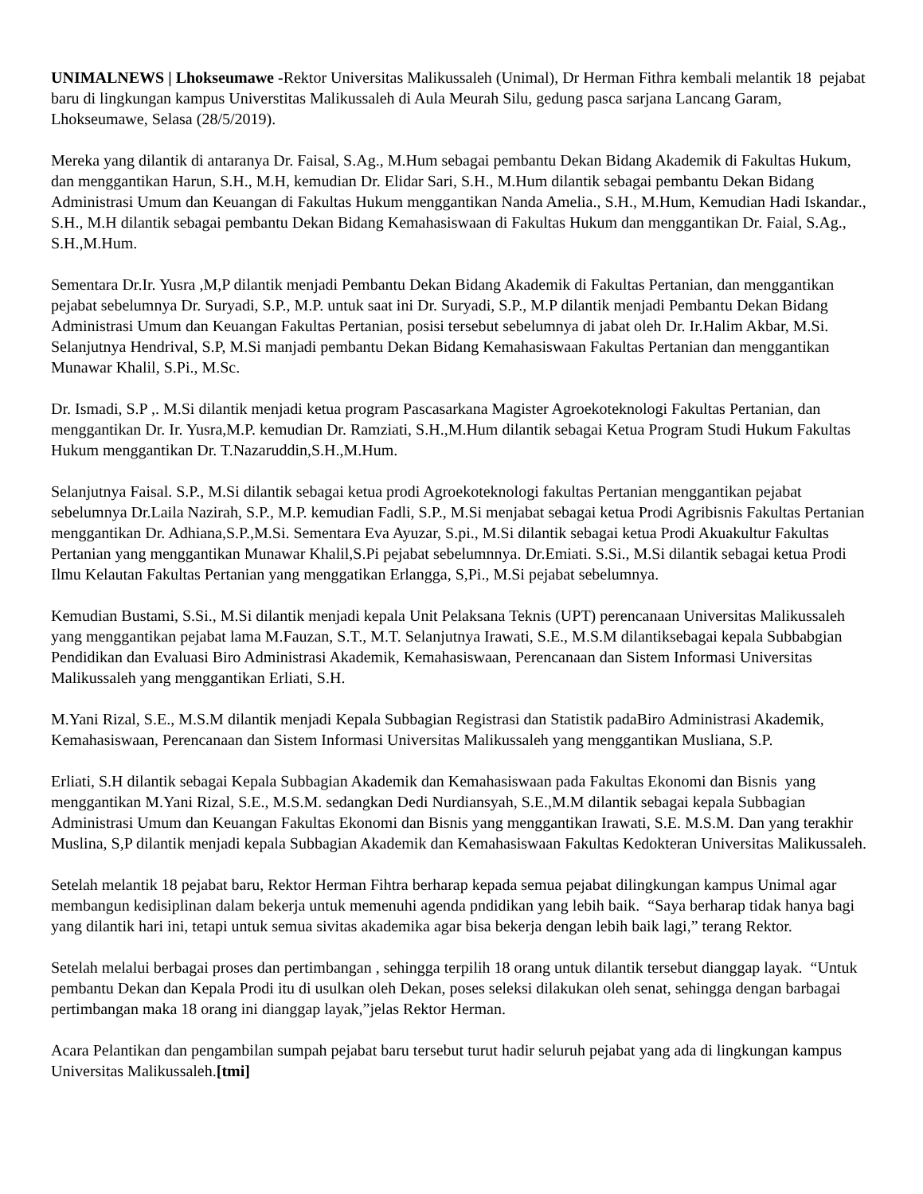UNIMALNEWS | Lhokseumawe -Rektor Universitas Malikussaleh (Unimal), Dr Herman Fithra kembali melantik 18 pejabat baru di lingkungan kampus Universtitas Malikussaleh di Aula Meurah Silu, gedung pasca sarjana Lancang Garam, Lhokseumawe, Selasa (28/5/2019).
Mereka yang dilantik di antaranya Dr. Faisal, S.Ag., M.Hum sebagai pembantu Dekan Bidang Akademik di Fakultas Hukum, dan menggantikan Harun, S.H., M.H, kemudian Dr. Elidar Sari, S.H., M.Hum dilantik sebagai pembantu Dekan Bidang Administrasi Umum dan Keuangan di Fakultas Hukum menggantikan Nanda Amelia., S.H., M.Hum, Kemudian Hadi Iskandar., S.H., M.H dilantik sebagai pembantu Dekan Bidang Kemahasiswaan di Fakultas Hukum dan menggantikan Dr. Faial, S.Ag., S.H.,M.Hum.
Sementara Dr.Ir. Yusra ,M,P dilantik menjadi Pembantu Dekan Bidang Akademik di Fakultas Pertanian, dan menggantikan pejabat sebelumnya Dr. Suryadi, S.P., M.P. untuk saat ini Dr. Suryadi, S.P., M.P dilantik menjadi Pembantu Dekan Bidang Administrasi Umum dan Keuangan Fakultas Pertanian, posisi tersebut sebelumnya di jabat oleh Dr. Ir.Halim Akbar, M.Si. Selanjutnya Hendrival, S.P, M.Si manjadi pembantu Dekan Bidang Kemahasiswaan Fakultas Pertanian dan menggantikan Munawar Khalil, S.Pi., M.Sc.
Dr. Ismadi, S.P ,. M.Si dilantik menjadi ketua program Pascasarkana Magister Agroekoteknologi Fakultas Pertanian, dan menggantikan Dr. Ir. Yusra,M.P. kemudian Dr. Ramziati, S.H.,M.Hum dilantik sebagai Ketua Program Studi Hukum Fakultas Hukum menggantikan Dr. T.Nazaruddin,S.H.,M.Hum.
Selanjutnya Faisal. S.P., M.Si dilantik sebagai ketua prodi Agroekoteknologi fakultas Pertanian menggantikan pejabat sebelumnya Dr.Laila Nazirah, S.P., M.P. kemudian Fadli, S.P., M.Si menjabat sebagai ketua Prodi Agribisnis Fakultas Pertanian menggantikan Dr. Adhiana,S.P.,M.Si. Sementara Eva Ayuzar, S.pi., M.Si dilantik sebagai ketua Prodi Akuakultur Fakultas Pertanian yang menggantikan Munawar Khalil,S.Pi pejabat sebelumnnya. Dr.Emiati. S.Si., M.Si dilantik sebagai ketua Prodi Ilmu Kelautan Fakultas Pertanian yang menggatikan Erlangga, S,Pi., M.Si pejabat sebelumnya.
Kemudian Bustami, S.Si., M.Si dilantik menjadi kepala Unit Pelaksana Teknis (UPT) perencanaan Universitas Malikussaleh yang menggantikan pejabat lama M.Fauzan, S.T., M.T. Selanjutnya Irawati, S.E., M.S.M dilantiksebagai kepala Subbabgian Pendidikan dan Evaluasi Biro Administrasi Akademik, Kemahasiswaan, Perencanaan dan Sistem Informasi Universitas Malikussaleh yang menggantikan Erliati, S.H.
M.Yani Rizal, S.E., M.S.M dilantik menjadi Kepala Subbagian Registrasi dan Statistik padaBiro Administrasi Akademik, Kemahasiswaan, Perencanaan dan Sistem Informasi Universitas Malikussaleh yang menggantikan Musliana, S.P.
Erliati, S.H dilantik sebagai Kepala Subbagian Akademik dan Kemahasiswaan pada Fakultas Ekonomi dan Bisnis yang menggantikan M.Yani Rizal, S.E., M.S.M. sedangkan Dedi Nurdiansyah, S.E.,M.M dilantik sebagai kepala Subbagian Administrasi Umum dan Keuangan Fakultas Ekonomi dan Bisnis yang menggantikan Irawati, S.E. M.S.M. Dan yang terakhir Muslina, S,P dilantik menjadi kepala Subbagian Akademik dan Kemahasiswaan Fakultas Kedokteran Universitas Malikussaleh.
Setelah melantik 18 pejabat baru, Rektor Herman Fihtra berharap kepada semua pejabat dilingkungan kampus Unimal agar membangun kedisiplinan dalam bekerja untuk memenuhi agenda pndidikan yang lebih baik. “Saya berharap tidak hanya bagi yang dilantik hari ini, tetapi untuk semua sivitas akademika agar bisa bekerja dengan lebih baik lagi,” terang Rektor.
Setelah melalui berbagai proses dan pertimbangan , sehingga terpilih 18 orang untuk dilantik tersebut dianggap layak. “Untuk pembantu Dekan dan Kepala Prodi itu di usulkan oleh Dekan, poses seleksi dilakukan oleh senat, sehingga dengan barbagai pertimbangan maka 18 orang ini dianggap layak,”jelas Rektor Herman.
Acara Pelantikan dan pengambilan sumpah pejabat baru tersebut turut hadir seluruh pejabat yang ada di lingkungan kampus Universitas Malikussaleh.[tmi]